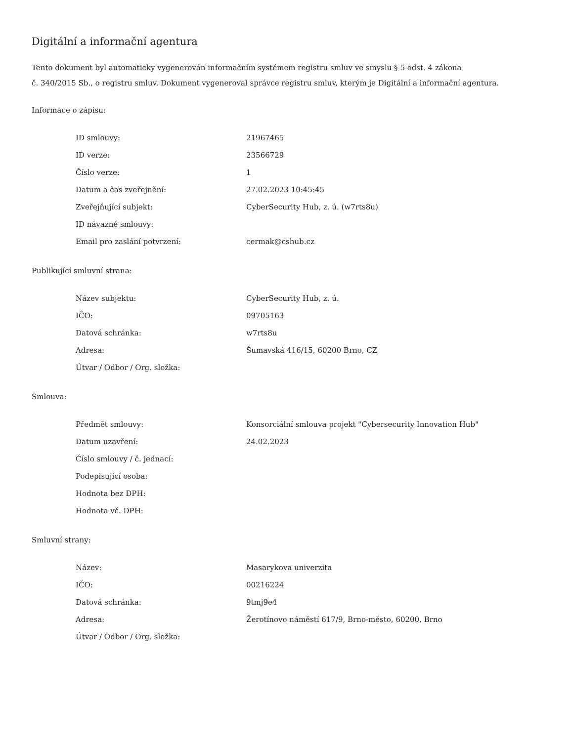Digitální a informační agentura
Tento dokument byl automaticky vygenerován informačním systémem registru smluv ve smyslu § 5 odst. 4 zákona
č. 340/2015 Sb., o registru smluv. Dokument vygeneroval správce registru smluv, kterým je Digitální a informační agentura.
Informace o zápisu:
| ID smlouvy: | 21967465 |
| ID verze: | 23566729 |
| Číslo verze: | 1 |
| Datum a čas zveřejnění: | 27.02.2023 10:45:45 |
| Zveřejňující subjekt: | CyberSecurity Hub, z. ú. (w7rts8u) |
| ID návazné smlouvy: | |
| Email pro zaslání potvrzení: | cermak@cshub.cz |
Publikující smluvní strana:
| Název subjektu: | CyberSecurity Hub, z. ú. |
| IČO: | 09705163 |
| Datová schránka: | w7rts8u |
| Adresa: | Šumavská 416/15, 60200 Brno, CZ |
| Útvar / Odbor / Org. složka: | |
Smlouva:
| Předmět smlouvy: | Konsorciální smlouva projekt "Cybersecurity Innovation Hub" |
| Datum uzavření: | 24.02.2023 |
| Číslo smlouvy / č. jednací: | |
| Podepisující osoba: | |
| Hodnota bez DPH: | |
| Hodnota vč. DPH: | |
Smluvní strany:
| Název: | Masarykova univerzita |
| IČO: | 00216224 |
| Datová schránka: | 9tmj9e4 |
| Adresa: | Žerotínovo náměstí 617/9, Brno-město, 60200, Brno |
| Útvar / Odbor / Org. složka: | |